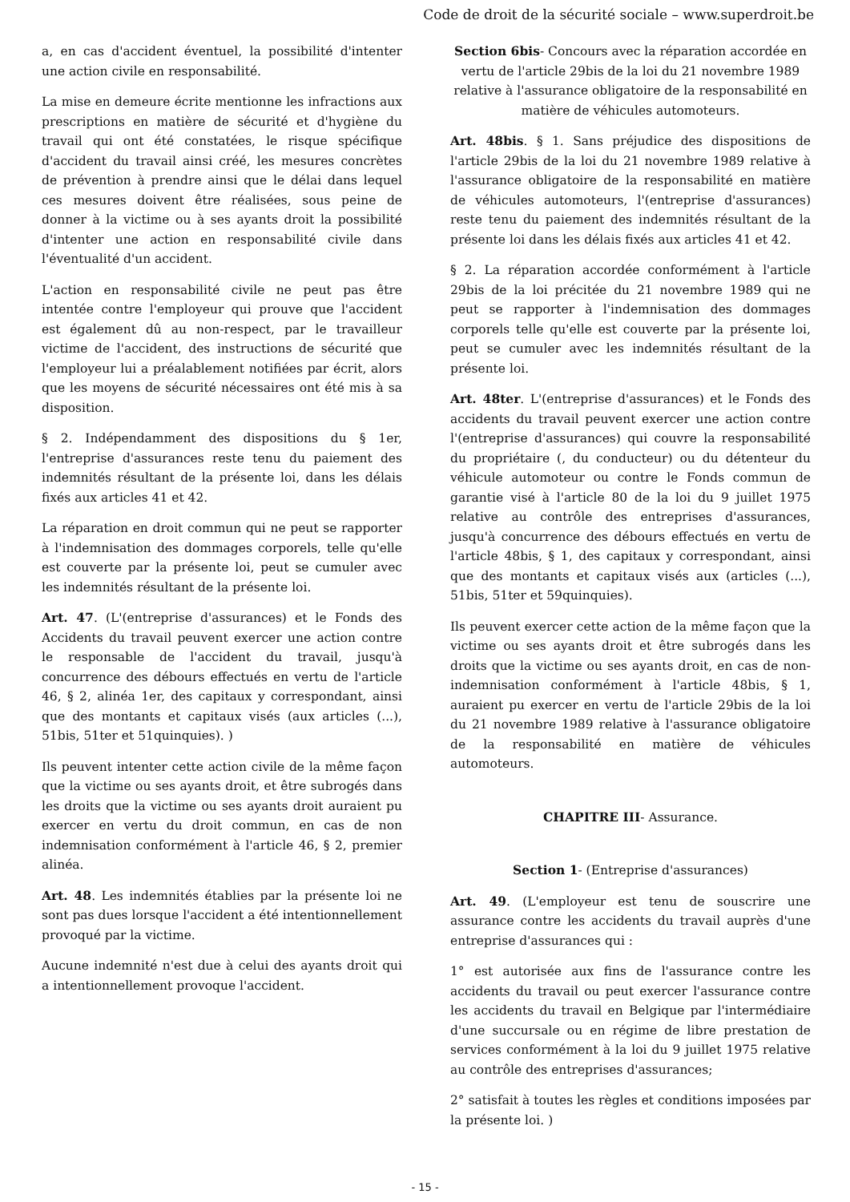Code de droit de la sécurité sociale – www.superdroit.be
a, en cas d'accident éventuel, la possibilité d'intenter une action civile en responsabilité.
La mise en demeure écrite mentionne les infractions aux prescriptions en matière de sécurité et d'hygiène du travail qui ont été constatées, le risque spécifique d'accident du travail ainsi créé, les mesures concrètes de prévention à prendre ainsi que le délai dans lequel ces mesures doivent être réalisées, sous peine de donner à la victime ou à ses ayants droit la possibilité d'intenter une action en responsabilité civile dans l'éventualité d'un accident.
L'action en responsabilité civile ne peut pas être intentée contre l'employeur qui prouve que l'accident est également dû au non-respect, par le travailleur victime de l'accident, des instructions de sécurité que l'employeur lui a préalablement notifiées par écrit, alors que les moyens de sécurité nécessaires ont été mis à sa disposition.
§ 2. Indépendamment des dispositions du § 1er, l'entreprise d'assurances reste tenu du paiement des indemnités résultant de la présente loi, dans les délais fixés aux articles 41 et 42.
La réparation en droit commun qui ne peut se rapporter à l'indemnisation des dommages corporels, telle qu'elle est couverte par la présente loi, peut se cumuler avec les indemnités résultant de la présente loi.
Art. 47. (L'(entreprise d'assurances) et le Fonds des Accidents du travail peuvent exercer une action contre le responsable de l'accident du travail, jusqu'à concurrence des débours effectués en vertu de l'article 46, § 2, alinéa 1er, des capitaux y correspondant, ainsi que des montants et capitaux visés (aux articles (...), 51bis, 51ter et 51quinquies). )
Ils peuvent intenter cette action civile de la même façon que la victime ou ses ayants droit, et être subrogés dans les droits que la victime ou ses ayants droit auraient pu exercer en vertu du droit commun, en cas de non indemnisation conformément à l'article 46, § 2, premier alinéa.
Art. 48. Les indemnités établies par la présente loi ne sont pas dues lorsque l'accident a été intentionnellement provoqué par la victime.
Aucune indemnité n'est due à celui des ayants droit qui a intentionnellement provoque l'accident.
Section 6bis- Concours avec la réparation accordée en vertu de l'article 29bis de la loi du 21 novembre 1989 relative à l'assurance obligatoire de la responsabilité en matière de véhicules automoteurs.
Art. 48bis. § 1. Sans préjudice des dispositions de l'article 29bis de la loi du 21 novembre 1989 relative à l'assurance obligatoire de la responsabilité en matière de véhicules automoteurs, l'(entreprise d'assurances) reste tenu du paiement des indemnités résultant de la présente loi dans les délais fixés aux articles 41 et 42.
§ 2. La réparation accordée conformément à l'article 29bis de la loi précitée du 21 novembre 1989 qui ne peut se rapporter à l'indemnisation des dommages corporels telle qu'elle est couverte par la présente loi, peut se cumuler avec les indemnités résultant de la présente loi.
Art. 48ter. L'(entreprise d'assurances) et le Fonds des accidents du travail peuvent exercer une action contre l'(entreprise d'assurances) qui couvre la responsabilité du propriétaire (, du conducteur) ou du détenteur du véhicule automoteur ou contre le Fonds commun de garantie visé à l'article 80 de la loi du 9 juillet 1975 relative au contrôle des entreprises d'assurances, jusqu'à concurrence des débours effectués en vertu de l'article 48bis, § 1, des capitaux y correspondant, ainsi que des montants et capitaux visés aux (articles (...), 51bis, 51ter et 59quinquies).
Ils peuvent exercer cette action de la même façon que la victime ou ses ayants droit et être subrogés dans les droits que la victime ou ses ayants droit, en cas de non-indemnisation conformément à l'article 48bis, § 1, auraient pu exercer en vertu de l'article 29bis de la loi du 21 novembre 1989 relative à l'assurance obligatoire de la responsabilité en matière de véhicules automoteurs.
CHAPITRE III- Assurance.
Section 1- (Entreprise d'assurances)
Art. 49. (L'employeur est tenu de souscrire une assurance contre les accidents du travail auprès d'une entreprise d'assurances qui :
1° est autorisée aux fins de l'assurance contre les accidents du travail ou peut exercer l'assurance contre les accidents du travail en Belgique par l'intermédiaire d'une succursale ou en régime de libre prestation de services conformément à la loi du 9 juillet 1975 relative au contrôle des entreprises d'assurances;
2° satisfait à toutes les règles et conditions imposées par la présente loi. )
- 15 -